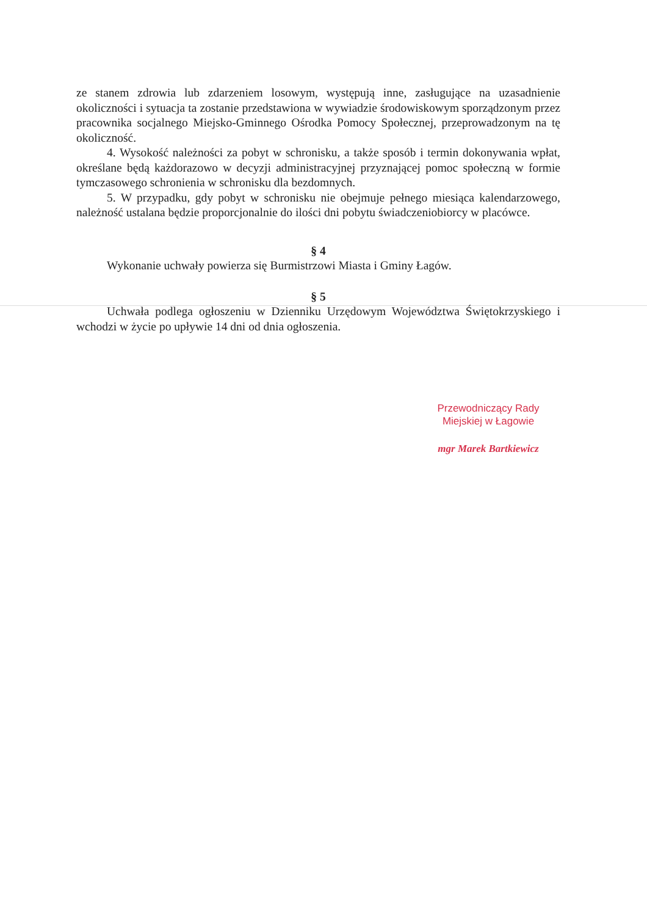ze stanem zdrowia lub zdarzeniem losowym, występują inne, zasługujące na uzasadnienie okoliczności i sytuacja ta zostanie przedstawiona w wywiadzie środowiskowym sporządzonym przez pracownika socjalnego Miejsko-Gminnego Ośrodka Pomocy Społecznej, przeprowadzonym na tę okoliczność.
4. Wysokość należności za pobyt w schronisku, a także sposób i termin dokonywania wpłat, określane będą każdorazowo w decyzji administracyjnej przyznającej pomoc społeczną w formie tymczasowego schronienia w schronisku dla bezdomnych.
5. W przypadku, gdy pobyt w schronisku nie obejmuje pełnego miesiąca kalendarzowego, należność ustalana będzie proporcjonalnie do ilości dni pobytu świadczeniobiorcy w placówce.
§ 4
Wykonanie uchwały powierza się Burmistrzowi Miasta i Gminy Łagów.
§ 5
Uchwała podlega ogłoszeniu w Dzienniku Urzędowym Województwa Świętokrzyskiego i wchodzi w życie po upływie 14 dni od dnia ogłoszenia.
Przewodniczący Rady
Miejskiej w Łagowie
mgr Marek Bartkiewicz